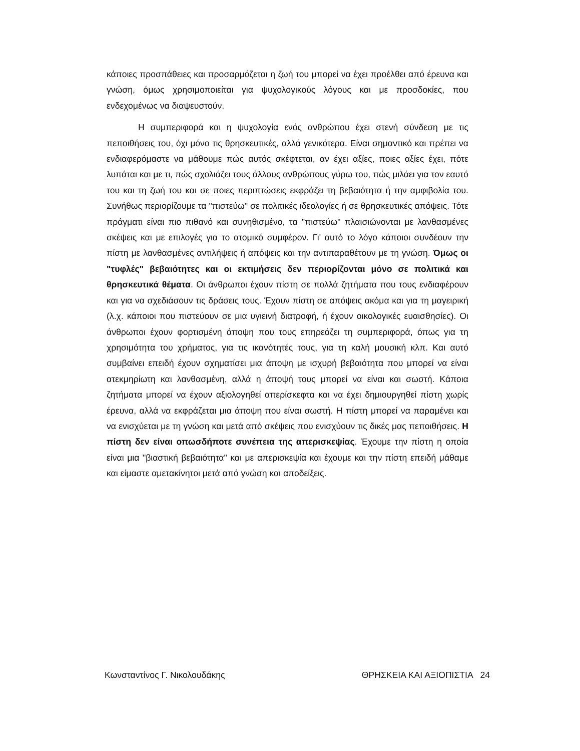κάποιες προσπάθειες και προσαρμόζεται η ζωή του μπορεί να έχει προέλθει από έρευνα και γνώση, όμως χρησιμοποιείται για ψυχολογικούς λόγους και με προσδοκίες, που ενδεχομένως να διαψευστούν.
Η συμπεριφορά και η ψυχολογία ενός ανθρώπου έχει στενή σύνδεση με τις πεποιθήσεις του, όχι μόνο τις θρησκευτικές, αλλά γενικότερα. Είναι σημαντικό και πρέπει να ενδιαφερόμαστε να μάθουμε πώς αυτός σκέφτεται, αν έχει αξίες, ποιες αξίες έχει, πότε λυπάται και με τι, πώς σχολιάζει τους άλλους ανθρώπους γύρω του, πώς μιλάει για τον εαυτό του και τη ζωή του και σε ποιες περιπτώσεις εκφράζει τη βεβαιότητα ή την αμφιβολία του. Συνήθως περιορίζουμε τα "πιστεύω" σε πολιτικές ιδεολογίες ή σε θρησκευτικές απόψεις. Τότε πράγματι είναι πιο πιθανό και συνηθισμένο, τα "πιστεύω" πλαισιώνονται με λανθασμένες σκέψεις και με επιλογές για το ατομικό συμφέρον. Γι' αυτό το λόγο κάποιοι συνδέουν την πίστη με λανθασμένες αντιλήψεις ή απόψεις και την αντιπαραθέτουν με τη γνώση. Όμως οι "τυφλές" βεβαιότητες και οι εκτιμήσεις δεν περιορίζονται μόνο σε πολιτικά και θρησκευτικά θέματα. Οι άνθρωποι έχουν πίστη σε πολλά ζητήματα που τους ενδιαφέρουν και για να σχεδιάσουν τις δράσεις τους. Έχουν πίστη σε απόψεις ακόμα και για τη μαγειρική (λ.χ. κάποιοι που πιστεύουν σε μια υγιεινή διατροφή, ή έχουν οικολογικές ευαισθησίες). Οι άνθρωποι έχουν φορτισμένη άποψη που τους επηρεάζει τη συμπεριφορά, όπως για τη χρησιμότητα του χρήματος, για τις ικανότητές τους, για τη καλή μουσική κλπ. Και αυτό συμβαίνει επειδή έχουν σχηματίσει μια άποψη με ισχυρή βεβαιότητα που μπορεί να είναι ατεκμηρίωτη και λανθασμένη, αλλά η άποψή τους μπορεί να είναι και σωστή. Κάποια ζητήματα μπορεί να έχουν αξιολογηθεί απερίσκεφτα και να έχει δημιουργηθεί πίστη χωρίς έρευνα, αλλά να εκφράζεται μια άποψη που είναι σωστή. Η πίστη μπορεί να παραμένει και να ενισχύεται με τη γνώση και μετά από σκέψεις που ενισχύουν τις δικές μας πεποιθήσεις. Η πίστη δεν είναι οπωσδήποτε συνέπεια της απερισκεψίας. Έχουμε την πίστη η οποία είναι μια "βιαστική βεβαιότητα" και με απερισκεψία και έχουμε και την πίστη επειδή μάθαμε και είμαστε αμετακίνητοι μετά από γνώση και αποδείξεις.
Κωνσταντίνος Γ. Νικολουδάκης ΘΡΗΣΚΕΙΑ ΚΑΙ ΑΞΙΟΠΙΣΤΙΑ 24